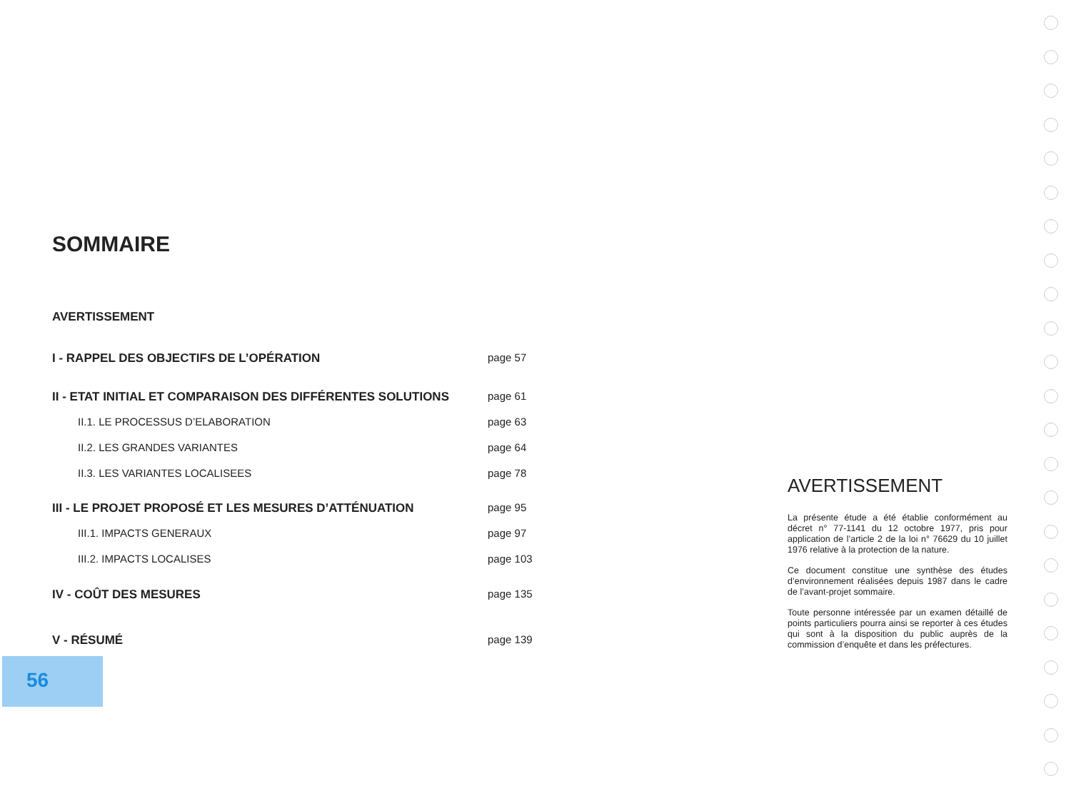SOMMAIRE
AVERTISSEMENT
I - RAPPEL DES OBJECTIFS DE L’OPÉRATION page 57
II - ETAT INITIAL ET COMPARAISON DES DIFFÉRENTES SOLUTIONS page 61
II.1. LE PROCESSUS D’ELABORATION page 63
II.2. LES GRANDES VARIANTES page 64
II.3. LES VARIANTES LOCALISEES page 78
III - LE PROJET PROPOSÉ ET LES MESURES D’ATTÉNUATION page 95
III.1. IMPACTS GENERAUX page 97
III.2. IMPACTS LOCALISES page 103
IV - COÛT DES MESURES page 135
V - RÉSUMÉ page 139
AVERTISSEMENT
La présente étude a été établie conformément au décret n° 77-1141 du 12 octobre 1977, pris pour application de l’article 2 de la loi n° 76629 du 10 juillet 1976 relative à la protection de la nature.
Ce document constitue une synthèse des études d’environnement réalisées depuis 1987 dans le cadre de l’avant-projet sommaire.
Toute personne intéressée par un examen détaillé de points particuliers pourra ainsi se reporter à ces études qui sont à la disposition du public auprès de la commission d’enquête et dans les préfectures.
56